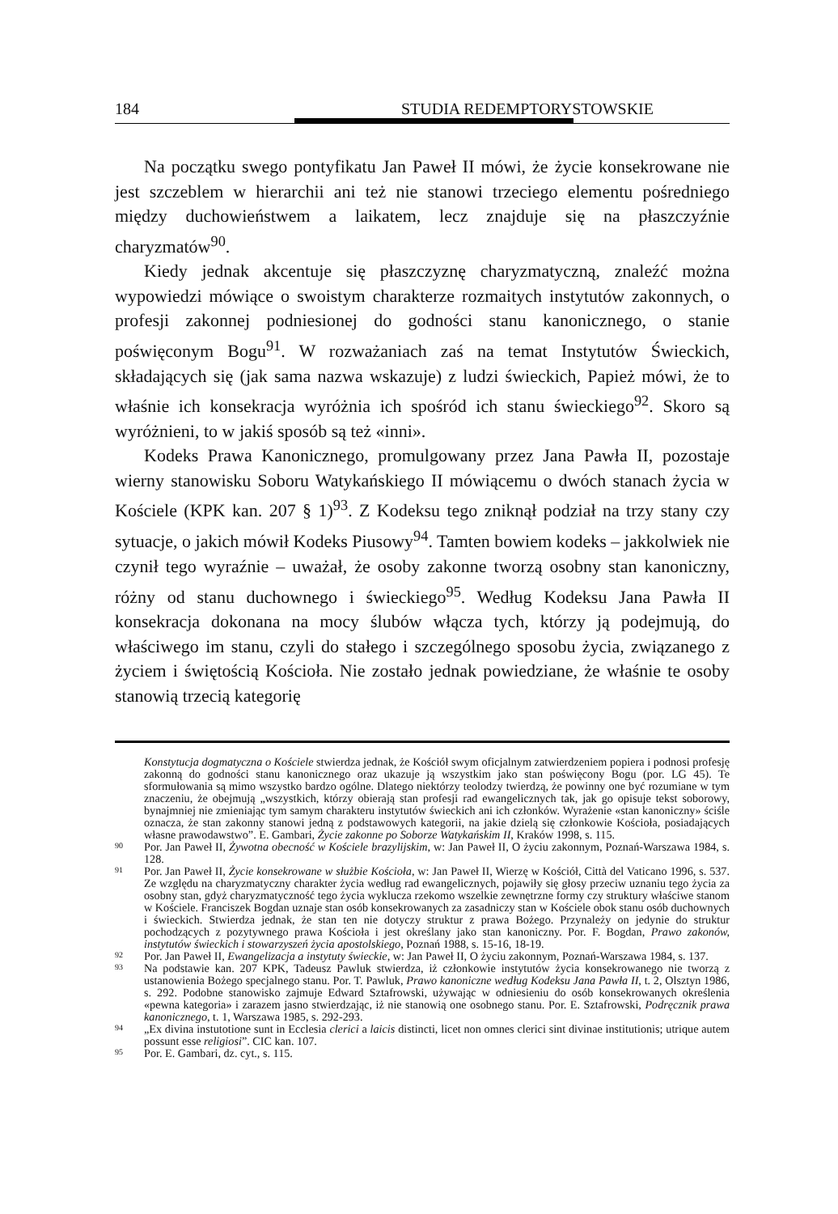184 STUDIA REDEMPTORYSTOWSKIE
Na początku swego pontyfikatu Jan Paweł II mówi, że życie konsekrowane nie jest szczeblem w hierarchii ani też nie stanowi trzeciego elementu pośredniego między duchowieństwem a laikatem, lecz znajduje się na płaszczyźnie charyzmatów<sup>90</sup>.
Kiedy jednak akcentuje się płaszczyznę charyzmatyczną, znaleźć można wypowiedzi mówiące o swoistym charakterze rozmaitych instytutów zakonnych, o profesji zakonnej podniesionej do godności stanu kanonicznego, o stanie poświęconym Bogu<sup>91</sup>. W rozważaniach zaś na temat Instytutów Świeckich, składających się (jak sama nazwa wskazuje) z ludzi świeckich, Papież mówi, że to właśnie ich konsekracja wyróżnia ich spośród ich stanu świeckiego<sup>92</sup>. Skoro są wyróżnieni, to w jakiś sposób są też «inni».
Kodeks Prawa Kanonicznego, promulgowany przez Jana Pawła II, pozostaje wierny stanowisku Soboru Watykańskiego II mówiącemu o dwóch stanach życia w Kościele (KPK kan. 207 § 1)<sup>93</sup>. Z Kodeksu tego zniknął podział na trzy stany czy sytuacje, o jakich mówił Kodeks Piusowy<sup>94</sup>. Tamten bowiem kodeks – jakkolwiek nie czynił tego wyraźnie – uważał, że osoby zakonne tworzą osobny stan kanoniczny, różny od stanu duchownego i świeckiego<sup>95</sup>. Według Kodeksu Jana Pawła II konsekracja dokonana na mocy ślubów włącza tych, którzy ją podejmują, do właściwego im stanu, czyli do stałego i szczególnego sposobu życia, związanego z życiem i świętością Kościoła. Nie zostało jednak powiedziane, że właśnie te osoby stanowią trzecią kategorię
Konstytucja dogmatyczna o Kościele stwierdza jednak, że Kościół swym oficjalnym zatwierdzeniem popiera i podnosi profesję zakonną do godności stanu kanonicznego oraz ukazuje ją wszystkim jako stan poświęcony Bogu (por. LG 45). Te sformułowania są mimo wszystko bardzo ogólne. Dlatego niektórzy teolodzy twierdzą, że powinny one być rozumiane w tym znaczeniu, że obejmują „wszystkich, którzy obierają stan profesji rad ewangelicznych tak, jak go opisuje tekst soborowy, bynajmniej nie zmieniając tym samym charakteru instytutów świeckich ani ich członków. Wyrażenie «stan kanoniczny» ściśle oznacza, że stan zakonny stanowi jedną z podstawowych kategorii, na jakie dzielą się członkowie Kościoła, posiadających własne prawodawstwo”. E. Gambari, Życie zakonne po Soborze Watykańskim II, Kraków 1998, s. 115.
90 Por. Jan Paweł II, Żywotna obecność w Kościele brazylijskim, w: Jan Paweł II, O życiu zakonnym, Poznań-Warszawa 1984, s. 128.
91 Por. Jan Paweł II, Życie konsekrowane w służbie Kościoła, w: Jan Paweł II, Wierzę w Kościół, Città del Vaticano 1996, s. 537. Ze względu na charyzmatyczny charakter życia według rad ewangelicznych, pojawiły się głosy przeciw uznaniu tego życia za osobny stan, gdyż charyzmatyczność tego życia wyklucza rzekomo wszelkie zewnętrzne formy czy struktury właściwe stanom w Kościele. Franciszek Bogdan uznaje stan osób konsekrowanych za zasadniczy stan w Kościele obok stanu osób duchownych i świeckich. Stwierdza jednak, że stan ten nie dotyczy struktur z prawa Bożego. Przynależy on jedynie do struktur pochodzących z pozytywnego prawa Kościoła i jest określany jako stan kanoniczny. Por. F. Bogdan, Prawo zakonów, instytutów świeckich i stowarzyszeń życia apostolskiego, Poznań 1988, s. 15-16, 18-19.
92 Por. Jan Paweł II, Ewangelizacja a instytuty świeckie, w: Jan Paweł II, O życiu zakonnym, Poznań-Warszawa 1984, s. 137.
93 Na podstawie kan. 207 KPK, Tadeusz Pawluk stwierdza, iż członkowie instytutów życia konsekrowanego nie tworzą z ustanowienia Bożego specjalnego stanu. Por. T. Pawluk, Prawo kanoniczne według Kodeksu Jana Pawła II, t. 2, Olsztyn 1986, s. 292. Podobne stanowisko zajmuje Edward Sztafrowski, używając w odniesieniu do osób konsekrowanych określenia «pewna kategoria» i zarazem jasno stwierdzając, iż nie stanowią one osobnego stanu. Por. E. Sztafrowski, Podręcznik prawa kanonicznego, t. 1, Warszawa 1985, s. 292-293.
94 „Ex divina instutotione sunt in Ecclesia clerici a laicis distincti, licet non omnes clerici sint divinae institutionis; utrique autem possunt esse religiosi”. CIC kan. 107.
95 Por. E. Gambari, dz. cyt., s. 115.